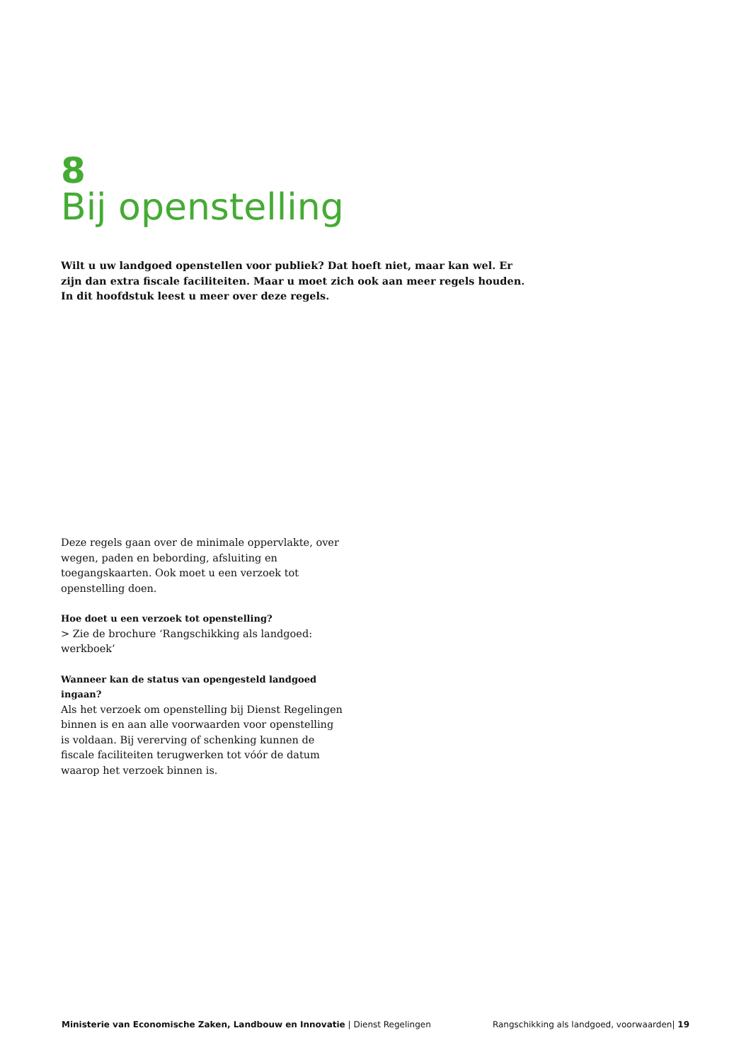8
Bij openstelling
Wilt u uw landgoed openstellen voor publiek? Dat hoeft niet, maar kan wel. Er zijn dan extra fiscale faciliteiten. Maar u moet zich ook aan meer regels houden. In dit hoofdstuk leest u meer over deze regels.
Deze regels gaan over de minimale oppervlakte, over wegen, paden en bebording, afsluiting en toegangskaarten. Ook moet u een verzoek tot openstelling doen.
Hoe doet u een verzoek tot openstelling?
> Zie de brochure ‘Rangschikking als landgoed: werkboek’
Wanneer kan de status van opengesteld landgoed ingaan?
Als het verzoek om openstelling bij Dienst Regelingen binnen is en aan alle voorwaarden voor openstelling is voldaan. Bij vererving of schenking kunnen de fiscale faciliteiten terugwerken tot vóór de datum waarop het verzoek binnen is.
Ministerie van Economische Zaken, Landbouw en Innovatie | Dienst Regelingen Rangschikking als landgoed, voorwaarden| 19